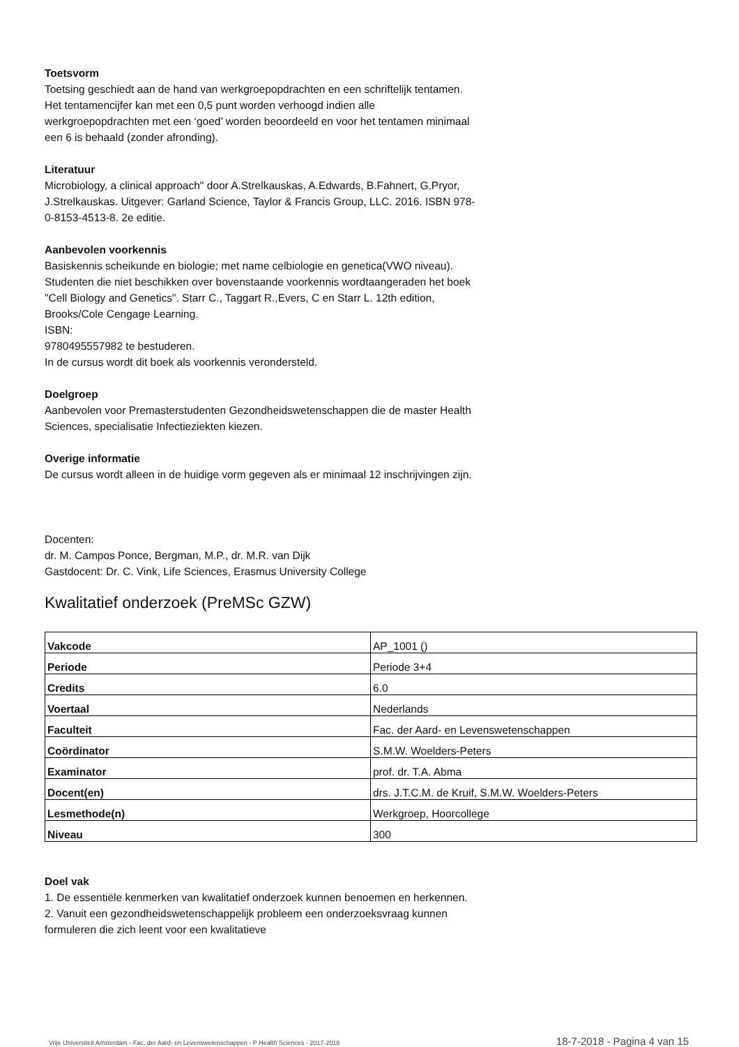Toetsvorm
Toetsing geschiedt aan de hand van werkgroepopdrachten en een schriftelijk tentamen. Het tentamencijfer kan met een 0,5 punt worden verhoogd indien alle werkgroepopdrachten met een ‘goed’ worden beoordeeld en voor het tentamen minimaal een 6 is behaald (zonder afronding).
Literatuur
Microbiology, a clinical approach" door A.Strelkauskas, A.Edwards, B.Fahnert, G.Pryor, J.Strelkauskas. Uitgever: Garland Science, Taylor & Francis Group, LLC. 2016. ISBN 978-0-8153-4513-8. 2e editie.
Aanbevolen voorkennis
Basiskennis scheikunde en biologie; met name celbiologie en genetica(VWO niveau).
Studenten die niet beschikken over bovenstaande voorkennis wordtaangeraden het boek "Cell Biology and Genetics". Starr C., Taggart R.,Evers, C en Starr L. 12th edition, Brooks/Cole Cengage Learning.
ISBN:
9780495557982 te bestuderen.
In de cursus wordt dit boek als voorkennis verondersteld.
Doelgroep
Aanbevolen voor Premasterstudenten Gezondheidswetenschappen die de master Health Sciences, specialisatie Infectieziekten kiezen.
Overige informatie
De cursus wordt alleen in de huidige vorm gegeven als er minimaal 12 inschrijvingen zijn.
Docenten:
dr. M. Campos Ponce, Bergman, M.P., dr. M.R. van Dijk
Gastdocent: Dr. C. Vink, Life Sciences, Erasmus University College
Kwalitatief onderzoek (PreMSc GZW)
| Vakcode | AP_1001 () |
| Periode | Periode 3+4 |
| Credits | 6.0 |
| Voertaal | Nederlands |
| Faculteit | Fac. der Aard- en Levenswetenschappen |
| Coördinator | S.M.W. Woelders-Peters |
| Examinator | prof. dr. T.A. Abma |
| Docent(en) | drs. J.T.C.M. de Kruif, S.M.W. Woelders-Peters |
| Lesmethode(n) | Werkgroep, Hoorcollege |
| Niveau | 300 |
Doel vak
1. De essentiële kenmerken van kwalitatief onderzoek kunnen benoemen en herkennen.
2. Vanuit een gezondheidswetenschappelijk probleem een onderzoeksvraag kunnen formuleren die zich leent voor een kwalitatieve
Vrije Universiteit Amsterdam - Fac. der Aard- en Levenswetenschappen - P Health Sciences - 2017-2018 18-7-2018 - Pagina 4 van 15